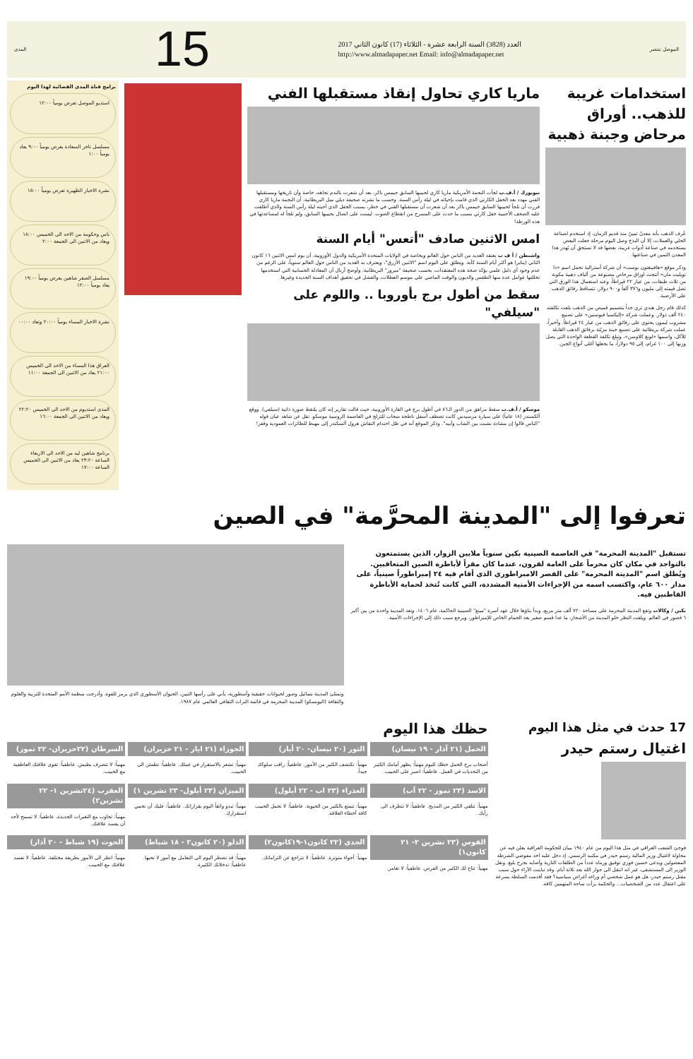الموصل تنتصر
العدد (3828) السنة الرابعة عشرة - الثلاثاء (17) كانون الثاني 2017
http://www.almadapaper.net Email: info@almadapaper.net
15
المدى
استخدامات غريبة للذهب.. أوراق مرحاض وجبنة ذهبية
عُرف الذهب بأنه معدنٌ ثمينٌ منذ قديم الزمان، إذ استخدم لصناعة الحلي والعملات، إلا أن البذخ وصل اليوم مرحلة جعلت البعض يستخدمه في صناعة أدوات غريبة، بعضها قد لا تستحق أن يُهدر هذا المعدن الثمين في صناعتها.
وذكر موقع «هافينغتون بوست» أن شركة أسترالية تحمل اسم «ذا تويليت مان» أنتجت اوراق مرحاض مصنوعة من ألياف ذهبية مكونة من ثلاث طبقات، من عيار ٢٢ قيراطاً، وعند استعمال هذا الورق التي تصل قيمته إلى مليون و٣٧٦ ألفاً و٩٠٠ دولار، تتساقط رقائق الذهب على الأرضية.
كذلك قام رجل هندي ثري جداً بتصميم قميص من الذهب بلغت تكلفته ٢٤٠ ألف دولار. وعملت شركة «إليكسيا فيوستين» على تصنيع مشروب ليمون يحتوي على رقائق الذهب من عيار ٢٤ قيراطاً. وأخيراً، عملت شركة بريطانية على تصنيع جبنة مزيّنة برقائق الذهب القابلة للأكل، واسمها «لونغ كلاوسن»، وتبلغ تكلفة القطعة الواحدة التي يصل وزنها إلى ١٠٠ غرام، إلى ٩٥ دولاراً، ما يجعلها أغلى أنواع الجبن.
ماريا كاري تحاول إنقاذ مستقبلها الفني
نيويورك / أ.ف.ب لجأت النجمة الأمريكية ماريا كاري لحبيبها السابق جيمس باكر، بعد أن شعرت بالندم تجاهه، خاصة وأن تاريخها ومستقبلها الفني مهدد بعد الحفل الكارثي الذي قامت بإحيائه في ليلة رأس السنة. وحسب ما نشرته صحيفة ديلي ميل البريطانية، أن النجمة ماريا كاري قررت أن تلجأ لحبيبها السابق جيمس باكر بعد أن شعرت أن مستقبلها الفني في خطر، بسبب الحفل الذي أحيته ليلة رأس السنة والذي أطلقت عليه الصحف الأجنبية حفل كارثي بسبب ما حدث على المسرح من انقطاع الصوت. ليست على اتصال بحبيبها السابق، ولم تلجأ له لمساعدتها في هذه الورطة!
امس الاثنين صادف "أتعس" أيام السنة
واشنطن / أ ف ب يعتقد العديد من الناس حول العالم وبخاصة في الولايات المتحدة الأمريكية والدول الأوروبية، أن يوم امس الاثنين ١٦ كانون الثاني (يناير) هو أكثر أيام السنة كآبة. ويطلق على اليوم اسم "الاثنين الأزرق"، ويعترف به العديد من الناس حول العالم سنوياً، على الرغم من عدم وجود أي دليل علمي يؤكد صحة هذه المعتقدات، بحسب صحيفة "ميرور" البريطانية. وأوضح أرنال أن المعادلة الحسابية التي استخدمها تخللتها عوامل عدة منها الطقس والديون والوقت الماضي على موسم العطلات، والفشل في تحقيق أهداف السنة الجديدة وغيرها.
سقط من أطول برج بأوروبا .. واللوم على "سيلفي"
موسكو / أ.ف.ب سقط مراهق من الدور الـ٨٦ في أطول برج في القارة الأوروبية، حيث قالت تقارير إنه كان يلتقط صورة ذاتية (سيلفي). ووقع ألكسندر (١٨ عاماً) على سيارة مرسيدس كانت تصطف أسفل ناطحة سحاب للتزلج في العاصمة الروسية موسكو. نقل عن شاهد عيان قوله "الناس قالوا إن مشادة نشبت بين الشاب وأبيه". وذكر الموقع أنه في ظل احتدام النقاش هرول ألسكندر إلى مهبط للطائرات العمودية وقفز!
برامج قناة المدى الفضائية لهذا اليوم
استديو الموصل تعرض يومياً ١٢:٠٠
مسلسل تاجر السعادة يعرض يومياً ٩:٠٠ يعاد يومياً ١:٠٠
نشرة الاخبار الظهيرة تعرض يومياً ١٥:٠٠
ناس وحكومة من الاحد الى الخميس ١٨:٠٠ ويعاد من الاثنين الى الجمعة ٢:٠٠
مسلسل الصقر شاهين يعرض يومياً ١٩:٠٠ يعاد يومياً ١٢:٠٠
نشرة الاخبار المساء يومياً ٢٠:٠٠ وتعاد ٠٠:٠٠
العراق هذا المساء من الاحد الى الخميس ٢١:٠٠ يعاد من الاثنين الى الجمعة ١١:٠٠
المدى استديوم من الاحد الى الخميس ٢٢:٢٠ ويعاد من الاثنين الى الجمعة ١٦:٠٠
برنامج شاهين ليه من الاحد الى الاربعاء الساعة ٢٣:٢٠ يعاد من الاثنين الى الخميس الساعة ١٧:٠٠
تعرفوا إلى "المدينة المحرَّمة" في الصين
تستقبل "المدينة المحرمة" في العاصمة الصينية بكين سنوياً ملايين الزوار، الذين يستمتعون بالتواجد في مكان كان محرماً على العامة لقرون، عندما كان مقراً لأباطرة الصين المتعاقبين. ويُطلق اسم "المدينة المحرمة" على القصر الامبراطوري الذي أقام فيه ٢٤ إمبراطوراً صينياً، على مدار ٦٠٠ عام، واكتسب اسمه من الإجراءات الأمنية المشددة، التي كانت تُتخذ لحماية الأباطرة القاطنين فيه.
بكين / وكالات وتقع المدينة المحرمة على مساحة ٧٢٠ ألف متر مربع، وبدأ بناؤها خلال عهد أسرة "مينغ" الصينية الحاكمة، عام ١٤٠٦. وتعد المدينة واحدة من بين أكبر ٦ قصور في العالم. ويلفت النظر خلو المدينة من الأشجار، ما عدا قسم صغير يعد الحمام الخاص للإمبراطور، ويرجع سبب ذلك إلى الإجراءات الأمنية.
وتمتلئ المدينة بتماثيل وصور لحيوانات حقيقية وأسطورية، يأتي على رأسها التنين، الحيوان الأسطوري الذي يرمز للقوة. وأدرجت منظمة الأمم المتحدة للتربية والعلوم والثقافة (اليونسكو) المدينة المحرمة في قائمة التراث الثقافي العالمي عام ١٩٨٧.
17 حدث في مثل هذا اليوم
اغتيال رستم حيدر
فوجئ الشعب العراقي في مثل هذا اليوم من عام ١٩٤٠ ببيان للحكومة العراقية يعلن فيه عن محاولة لاغتيال وزير المالية رستم حيدر في مكتبه الرسمي. إذ دخل عليه احد مفوضي الشرطة المفصولين ويدعى حسين فوزي توفيق ورماه عدداً من الطلقات النارية وأصابه بجرح بليغ. ونقل الوزير الى المستشفى، غير انه انتقل الى جوار الله بعد ثلاثة أيام. وقد تباينت الآراء حول سبب مقتل رستم حيدر، هل هو عمل شخصي أم وراءه أغراض سياسية؟ فقد أقدمت السلطة بسرعة على اعتقال عدد من الشخصيات... والحكمة برأت ساحة المتهمين كافة.
حظك هذا اليوم
الحمل (٢١ آذار - ١٩ نيسان)
أصحاب برج الحمل حظك لليوم مهنياً: يظهر أمامك الكثير من التحديات في العمل. عاطفياً: اصبر على الحبيب.
الثور (٢٠ نيسان- ٢٠ أيار)
مهنياً: تكتشف الكثير من الأمور. عاطفياً: راقب سلوكك جيداً.
الجوزاء (٢١ ايار - ٢١ حزيران)
مهنياً: تشعر بالاستقرار في عملك. عاطفياً: تطمئن الى الحبيب.
السرطان (٢٢حزيران- ٢٢ تموز)
مهنياً: لا تتصرف بطيش. عاطفياً: تقوى علاقتك العاطفية مع الحبيب.
الاسد (٢٣ تموز - ٢٢ آب)
مهنياً: تتلقى الكثير من المديح. عاطفياً: لا تتطرف الى رأيك.
العذراء (٢٣ اب - ٢٢ أيلول)
مهنياً: تتمتع بالكثير من الحيوية. عاطفياً: لا تحمل الحبيب كافة أخطاء العلاقة.
الميزان (٢٣ أيلول- ٢٣ تشرين ١)
مهنياً: تبدو واثقاً اليوم بقراراتك. عاطفياً: عليك أن تحمي استقرارك.
العقرب (٢٤تشرين ١- ٢٢ تشرين٢)
مهنياً: تجاوب مع التغيرات الجديدة. عاطفياً: لا تسمح لأحد أن يفسد علاقتك.
القوس (٢٣ تشرين ٢- ٢١ كانون١)
مهنياً: تتاح لك الكثير من الفرص. عاطفياً: لا تغامر.
الجدي (٢٢ كانون١-١٩كانون٢)
مهنياً: أجواء متوترة. عاطفياً: لا تتراجع عن التزاماتك.
الدلو (٢٠ كانون٢ - ١٨ شباط)
مهنياً: قد تضطر اليوم الى التعامل مع أمور لا تحبها. عاطفياً: تدخلاتك الكثيرة.
الحوت (١٩ شباط - ٢٠ آذار)
مهنياً: انظر الى الأمور بطريقة مختلفة. عاطفياً: لا تفسد علاقتك مع الحبيب.